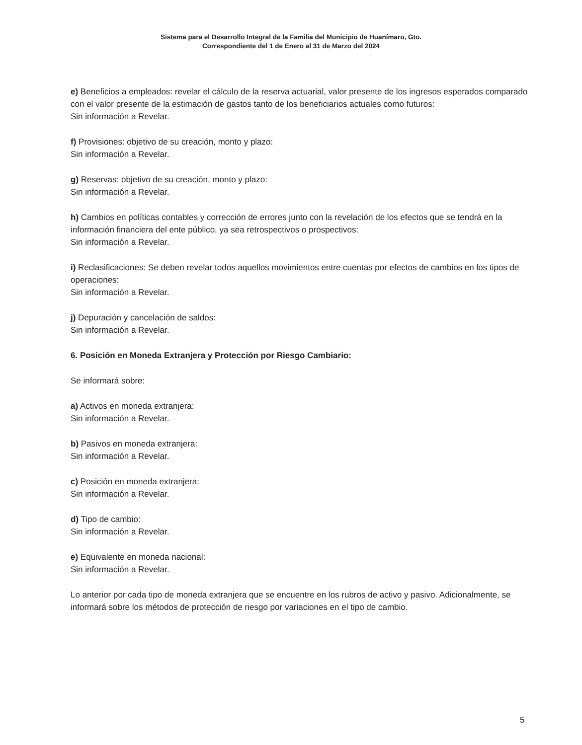Sistema para el Desarrollo Integral de la Familia del Municipio de Huanímaro, Gto.
Correspondiente del 1 de Enero al 31 de Marzo del 2024
e) Beneficios a empleados: revelar el cálculo de la reserva actuarial, valor presente de los ingresos esperados comparado con el valor presente de la estimación de gastos tanto de los beneficiarios actuales como futuros:
Sin información a Revelar.
f) Provisiones: objetivo de su creación, monto y plazo:
Sin información a Revelar.
g) Reservas: objetivo de su creación, monto y plazo:
Sin información a Revelar.
h) Cambios en políticas contables y corrección de errores junto con la revelación de los efectos que se tendrá en la información financiera del ente público, ya sea retrospectivos o prospectivos:
Sin información a Revelar.
i) Reclasificaciones: Se deben revelar todos aquellos movimientos entre cuentas por efectos de cambios en los tipos de operaciones:
Sin información a Revelar.
j) Depuración y cancelación de saldos:
Sin información a Revelar.
6. Posición en Moneda Extranjera y Protección por Riesgo Cambiario:
Se informará sobre:
a) Activos en moneda extranjera:
Sin información a Revelar.
b) Pasivos en moneda extranjera:
Sin información a Revelar.
c) Posición en moneda extranjera:
Sin información a Revelar.
d) Tipo de cambio:
Sin información a Revelar.
e) Equivalente en moneda nacional:
Sin información a Revelar.
Lo anterior por cada tipo de moneda extranjera que se encuentre en los rubros de activo y pasivo. Adicionalmente, se informará sobre los métodos de protección de riesgo por variaciones en el tipo de cambio.
5